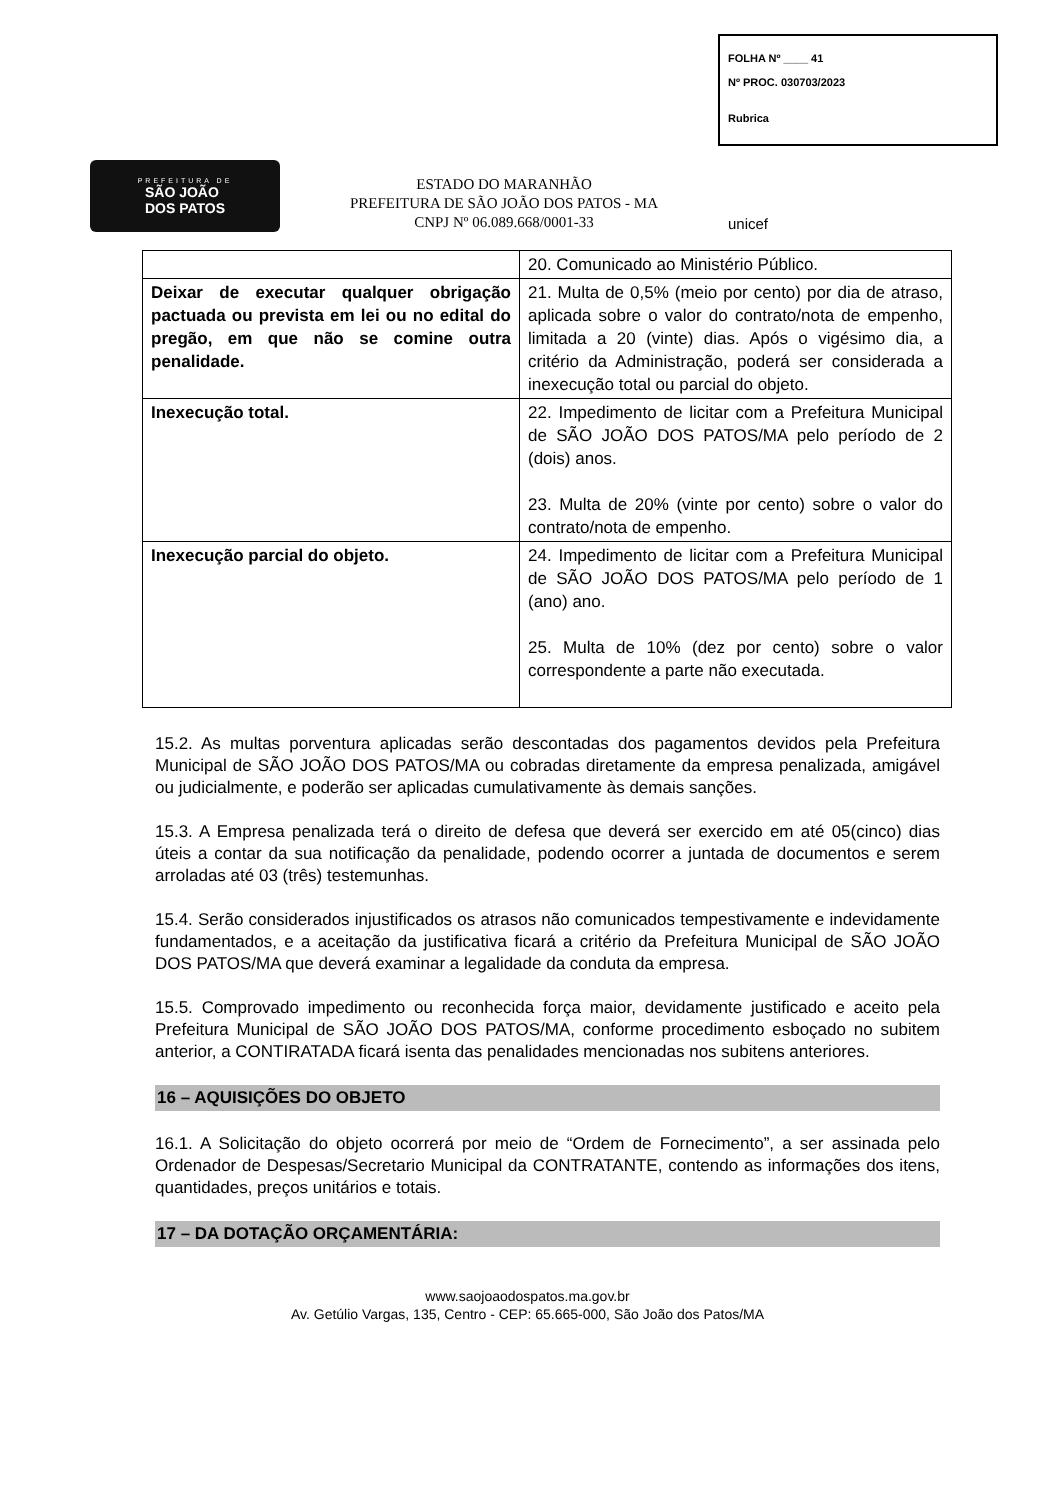FOLHA Nº ____ 41
Nº PROC. 030703/2023
Rubrica
PREFEITURA DE
SÃO JOÃO
DOS PATOS
ESTADO DO MARANHÃO
PREFEITURA DE SÃO JOÃO DOS PATOS - MA
CNPJ Nº 06.089.668/0001-33
unicef
| | 20. Comunicado ao Ministério Público. |
| Deixar de executar qualquer obrigação pactuada ou prevista em lei ou no edital do pregão, em que não se comine outra penalidade. | 21. Multa de 0,5% (meio por cento) por dia de atraso, aplicada sobre o valor do contrato/nota de empenho, limitada a 20 (vinte) dias. Após o vigésimo dia, a critério da Administração, poderá ser considerada a inexecução total ou parcial do objeto. |
| Inexecução total. | 22. Impedimento de licitar com a Prefeitura Municipal de SÃO JOÃO DOS PATOS/MA pelo período de 2 (dois) anos. 23. Multa de 20% (vinte por cento) sobre o valor do contrato/nota de empenho. |
| Inexecução parcial do objeto. | 24. Impedimento de licitar com a Prefeitura Municipal de SÃO JOÃO DOS PATOS/MA pelo período de 1 (ano) ano. 25. Multa de 10% (dez por cento) sobre o valor correspondente a parte não executada. |
15.2. As multas porventura aplicadas serão descontadas dos pagamentos devidos pela Prefeitura Municipal de SÃO JOÃO DOS PATOS/MA ou cobradas diretamente da empresa penalizada, amigável ou judicialmente, e poderão ser aplicadas cumulativamente às demais sanções.
15.3. A Empresa penalizada terá o direito de defesa que deverá ser exercido em até 05(cinco) dias úteis a contar da sua notificação da penalidade, podendo ocorrer a juntada de documentos e serem arroladas até 03 (três) testemunhas.
15.4. Serão considerados injustificados os atrasos não comunicados tempestivamente e indevidamente fundamentados, e a aceitação da justificativa ficará a critério da Prefeitura Municipal de SÃO JOÃO DOS PATOS/MA que deverá examinar a legalidade da conduta da empresa.
15.5. Comprovado impedimento ou reconhecida força maior, devidamente justificado e aceito pela Prefeitura Municipal de SÃO JOÃO DOS PATOS/MA, conforme procedimento esboçado no subitem anterior, a CONTIRATADA ficará isenta das penalidades mencionadas nos subitens anteriores.
16 – AQUISIÇÕES DO OBJETO
16.1. A Solicitação do objeto ocorrerá por meio de “Ordem de Fornecimento”, a ser assinada pelo Ordenador de Despesas/Secretario Municipal da CONTRATANTE, contendo as informações dos itens, quantidades, preços unitários e totais.
17 – DA DOTAÇÃO ORÇAMENTÁRIA:
www.saojoaodospatos.ma.gov.br
Av. Getúlio Vargas, 135, Centro - CEP: 65.665-000, São João dos Patos/MA